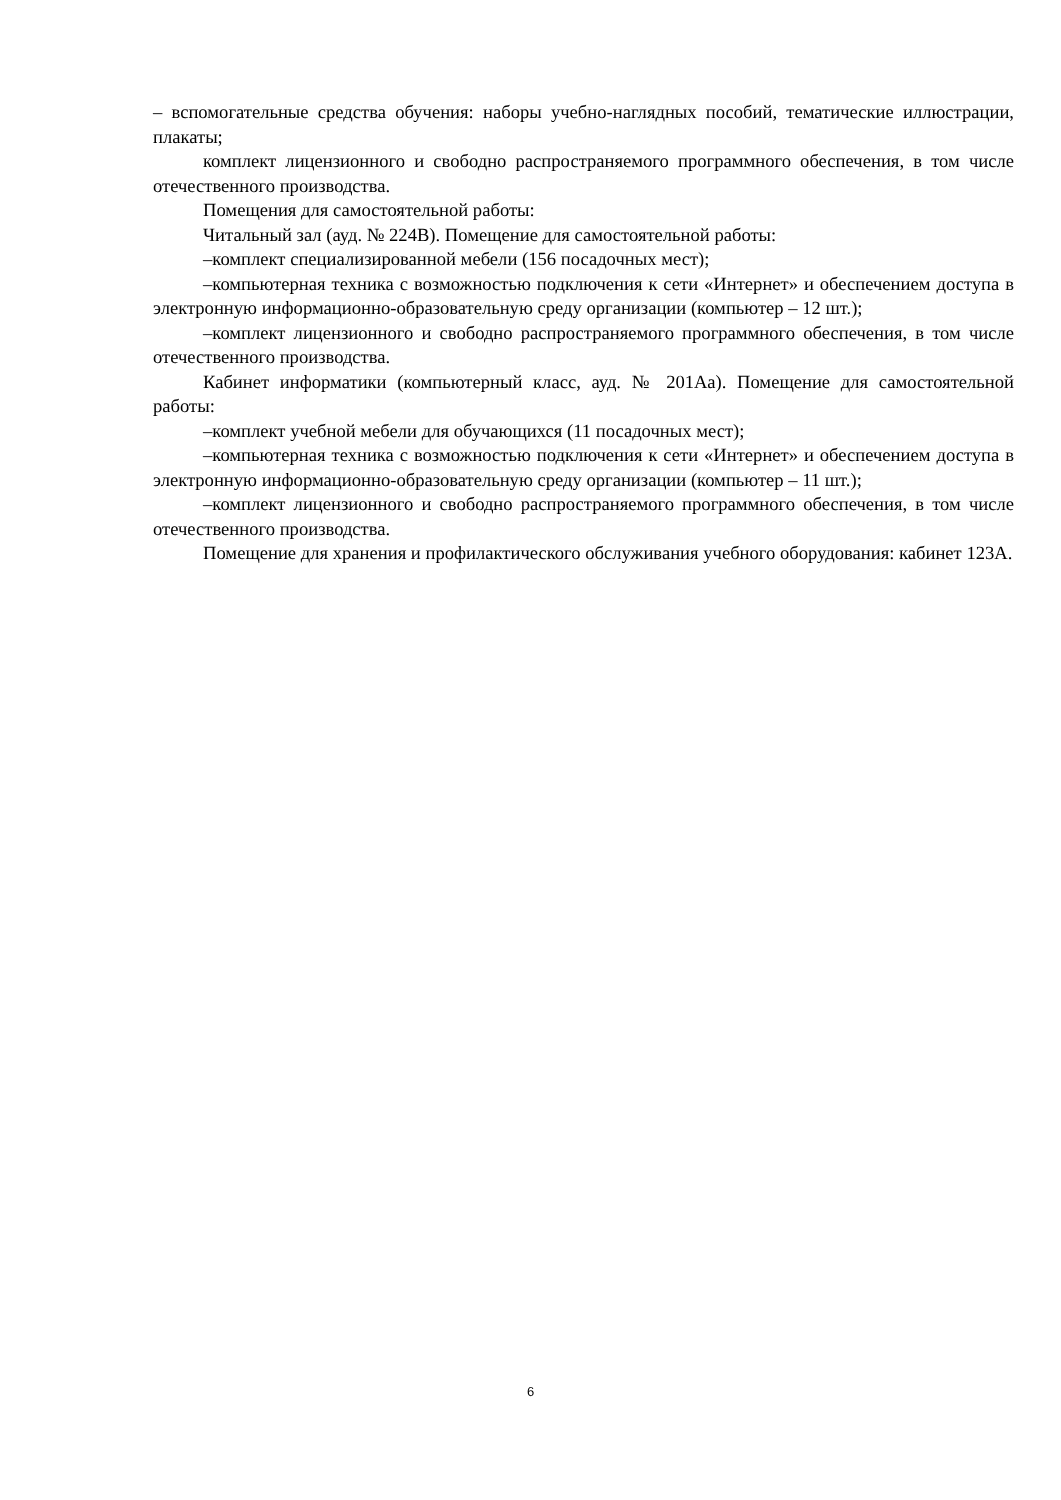– вспомогательные средства обучения: наборы учебно-наглядных пособий, тематические иллюстрации, плакаты;
комплект лицензионного и свободно распространяемого программного обеспечения, в том числе отечественного производства.
Помещения для самостоятельной работы:
Читальный зал (ауд. № 224В). Помещение для самостоятельной работы:
–комплект специализированной мебели (156 посадочных мест);
–компьютерная техника с возможностью подключения к сети «Интернет» и обеспечением доступа в электронную информационно-образовательную среду организации (компьютер – 12 шт.);
–комплект лицензионного и свободно распространяемого программного обеспечения, в том числе отечественного производства.
Кабинет информатики (компьютерный класс, ауд. № 201Аа). Помещение для самостоятельной работы:
–комплект учебной мебели для обучающихся (11 посадочных мест);
–компьютерная техника с возможностью подключения к сети «Интернет» и обеспечением доступа в электронную информационно-образовательную среду организации (компьютер – 11 шт.);
–комплект лицензионного и свободно распространяемого программного обеспечения, в том числе отечественного производства.
Помещение для хранения и профилактического обслуживания учебного оборудования: кабинет 123А.
6